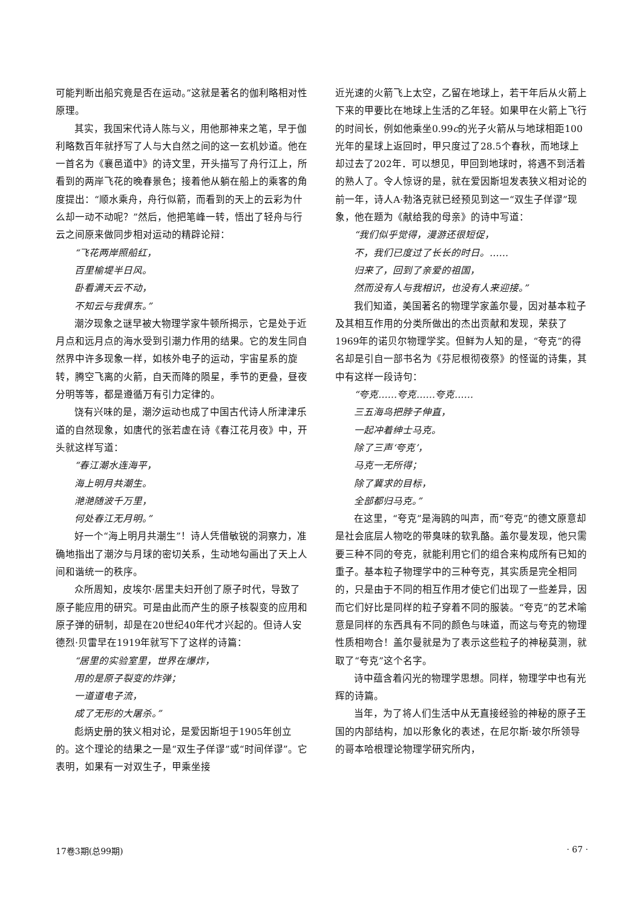可能判断出船究竟是否在运动。”这就是著名的伽利略相对性原理。
其实，我国宋代诗人陈与义，用他那神来之笔，早于伽利略数百年就抒写了人与大自然之间的这一玄机妙道。他在一首名为《襄邑道中》的诗文里，开头描写了舟行江上，所看到的两岸飞花的晚春景色；接着他从躺在船上的乘客的角度提出：“顺水乘舟，舟行似箭，而看到的天上的云彩为什么却一动不动呢？”然后，他把笔峰一转，悟出了轻舟与行云之间原来做同步相对运动的精辟论辩：
“飞花两岸照船红，
百里榆堤半日风。
卧看满天云不动，
不知云与我俱东。”
潮汐现象之谜早被大物理学家牛顿所揭示，它是处于近月点和远月点的海水受到引潮力作用的结果。它的发生同自然界中许多现象一样，如核外电子的运动，宇宙星系的旋转，腾空飞离的火箭，自天而降的陨星，季节的更叠，昼夜分明等等，都是遵循万有引力定律的。
饶有兴味的是，潮汐运动也成了中国古代诗人所津津乐道的自然现象，如唐代的张若虚在诗《春江花月夜》中，开头就这样写道：
“春江潮水连海平，
海上明月共潮生。
滟滟随波千万里，
何处春江无月明。”
好一个“海上明月共潮生”！诗人凭借敏锐的洞察力，准确地指出了潮汐与月球的密切关系，生动地勾画出了天上人间和谐统一的秩序。
众所周知，皮埃尔·居里夫妇开创了原子时代，导致了原子能应用的研究。可是由此而产生的原子核裂变的应用和原子弹的研制，却是在20世纪40年代才兴起的。但诗人安德烈·贝雷早在1919年就写下了这样的诗篇：
“居里的实验室里，世界在爆炸，
用的是原子裂变的炸弹；
一道道电子流，
成了无形的大屠杀。”
彪炳史册的狭义相对论，是爱因斯坦于1905年创立的。这个理论的结果之一是“双生子佯谬”或“时间佯谬”。它表明，如果有一对双生子，甲乘坐接
近光速的火箭飞上太空，乙留在地球上，若干年后从火箭上下来的甲要比在地球上生活的乙年轻。如果甲在火箭上飞行的时间长，例如他乘坐0.99c的光子火箭从与地球相距100光年的星球上返回时，甲只度过了28.5个春秋，而地球上却过去了202年．可以想见，甲回到地球时，将遇不到活着的熟人了。令人惊讶的是，就在爱因斯坦发表狭义相对论的前一年，诗人A·勃洛克就已经预见到这一“双生子佯谬”现象，他在题为《献给我的母亲》的诗中写道：
“我们似乎觉得，漫游还很短促，
不，我们已度过了长长的时日。……
归来了，回到了亲爱的祖国，
然而没有人与我相识，也没有人来迎接。”
我们知道，美国著名的物理学家盖尔曼，因对基本粒子及其相互作用的分类所做出的杰出贡献和发现，荣获了1969年的诺贝尔物理学奖。但鲜为人知的是，“夸克”的得名却是引自一部书名为《芬尼根彻夜祭》的怪诞的诗集，其中有这样一段诗句：
“夸克……夸克……夸克……
三五海鸟把脖子伸直，
一起冲着绅士马克。
除了三声‘夸克’，
马克一无所得；
除了冀求的目标，
全部都归马克。”
在这里，“夸克”是海鸥的叫声，而“夸克”的德文原意却是社会底层人物吃的带臭味的软乳酪。盖尔曼发现，他只需要三种不同的夸克，就能利用它们的组合来构成所有已知的重子。基本粒子物理学中的三种夸克，其实质是完全相同的，只是由于不同的相互作用才使它们出现了一些差异，因而它们好比是同样的粒子穿着不同的服装。“夸克”的艺术喻意是同样的东西具有不同的颜色与味道，而这与夸克的物理性质相吻合！盖尔曼就是为了表示这些粒子的神秘莫测，就取了“夸克”这个名字。
诗中蕴含着闪光的物理学思想。同样，物理学中也有光辉的诗篇。
当年，为了将人们生活中从无直接经验的神秘的原子王国的内部结构，加以形象化的表述，在尼尔斯·玻尔所领导的哥本哈根理论物理学研究所内，
17卷3期(总99期) · 67 ·